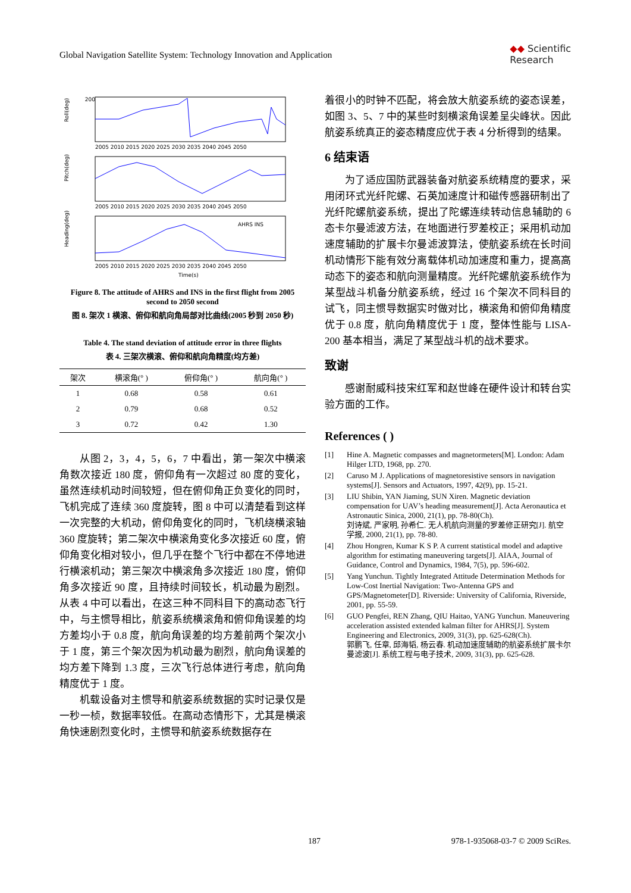Global Navigation Satellite System: Technology Innovation and Application ◆◆ Scientific
Research
200
Roll(deg)
2005 2010 2015 2020 2025 2030 2035 2040 2045 2050
Pitch(deg)
2005 2010 2015 2020 2025 2030 2035 2040 2045 2050
Heading(deg)
2005 2010 2015 2020 2025 2030 2035 2040 2045 2050
Time(s)
AHRS INS
Figure 8. The attitude of AHRS and INS in the first flight from 2005 second to 2050 second
图 8. 架次 1 横滚、俯仰和航向角局部对比曲线(2005 秒到 2050 秒)
Table 4. The stand deviation of attitude error in three flights
表 4. 三架次横滚、俯仰和航向角精度(均方差)
| 架次 | 横滚角(° ) | 俯仰角(° ) | 航向角(° ) |
| --- | --- | --- | --- |
| 1 | 0.68 | 0.58 | 0.61 |
| 2 | 0.79 | 0.68 | 0.52 |
| 3 | 0.72 | 0.42 | 1.30 |
从图 2，3，4，5，6，7 中看出，第一架次中横滚角数次接近 180 度，俯仰角有一次超过 80 度的变化，虽然连续机动时间较短，但在俯仰角正负变化的同时，飞机完成了连续 360 度旋转，图 8 中可以清楚看到这样一次完整的大机动，俯仰角变化的同时，飞机绕横滚轴 360 度旋转；第二架次中横滚角变化多次接近 60 度，俯仰角变化相对较小，但几乎在整个飞行中都在不停地进行横滚机动；第三架次中横滚角多次接近 180 度，俯仰角多次接近 90 度，且持续时间较长，机动最为剧烈。从表 4 中可以看出，在这三种不同科目下的高动态飞行中，与主惯导相比，航姿系统横滚角和俯仰角误差的均方差均小于 0.8 度，航向角误差的均方差前两个架次小于 1 度，第三个架次因为机动最为剧烈，航向角误差的均方差下降到 1.3 度，三次飞行总体进行考虑，航向角精度优于 1 度。
机载设备对主惯导和航姿系统数据的实时记录仅是一秒一桢，数据率较低。在高动态情形下，尤其是横滚角快速剧烈变化时，主惯导和航姿系统数据存在
着很小的时钟不匹配，将会放大航姿系统的姿态误差，如图 3、5、7 中的某些时刻横滚角误差呈尖峰状。因此航姿系统真正的姿态精度应优于表 4 分析得到的结果。
6 结束语
为了适应国防武器装备对航姿系统精度的要求，采用闭环式光纤陀螺、石英加速度计和磁传感器研制出了光纤陀螺航姿系统，提出了陀螺连续转动信息辅助的 6 态卡尔曼滤波方法，在地面进行罗差校正；采用机动加速度辅助的扩展卡尔曼滤波算法，使航姿系统在长时间机动情形下能有效分离载体机动加速度和重力，提高高动态下的姿态和航向测量精度。光纤陀螺航姿系统作为某型战斗机备分航姿系统，经过 16 个架次不同科目的试飞，同主惯导数据实时做对比，横滚角和俯仰角精度优于 0.8 度，航向角精度优于 1 度，整体性能与 LISA-200 基本相当，满足了某型战斗机的战术要求。
致谢
感谢耐威科技宋红军和赵世峰在硬件设计和转台实验方面的工作。
References ( )
[1] Hine A. Magnetic compasses and magnetormeters[M]. London: Adam Hilger LTD, 1968, pp. 270.
[2] Caruso M J. Applications of magnetoresistive sensors in navigation systems[J]. Sensors and Actuators, 1997, 42(9), pp. 15-21.
[3] LIU Shibin, YAN Jiaming, SUN Xiren. Magnetic deviation compensation for UAV’s heading measurement[J]. Acta Aeronautica et Astronautic Sinica, 2000, 21(1), pp. 78-80(Ch).
刘诗斌, 严家明, 孙希仁. 无人机航向测量的罗差修正研究[J]. 航空学报, 2000, 21(1), pp. 78-80.
[4] Zhou Hongren, Kumar K S P. A current statistical model and adaptive algorithm for estimating maneuvering targets[J]. AIAA, Journal of Guidance, Control and Dynamics, 1984, 7(5), pp. 596-602.
[5] Yang Yunchun. Tightly Integrated Attitude Determination Methods for Low-Cost Inertial Navigation: Two-Antenna GPS and GPS/Magnetometer[D]. Riverside: University of California, Riverside, 2001, pp. 55-59.
[6] GUO Pengfei, REN Zhang, QIU Haitao, YANG Yunchun. Maneuvering acceleration assisted extended kalman filter for AHRS[J]. System Engineering and Electronics, 2009, 31(3), pp. 625-628(Ch).
郭鹏飞, 任章, 邱海韬, 杨云春. 机动加速度辅助的航姿系统扩展卡尔曼滤波[J]. 系统工程与电子技术, 2009, 31(3), pp. 625-628.
187 978-1-935068-03-7 © 2009 SciRes.